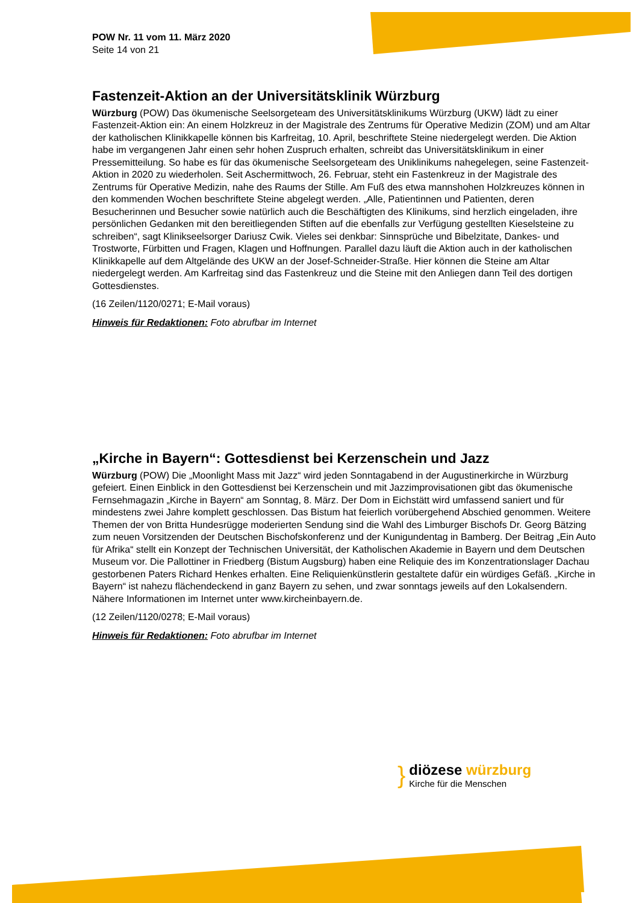POW Nr. 11 vom 11. März 2020
Seite 14 von 21
Fastenzeit-Aktion an der Universitätsklinik Würzburg
Würzburg (POW) Das ökumenische Seelsorgeteam des Universitätsklinikums Würzburg (UKW) lädt zu einer Fastenzeit-Aktion ein: An einem Holzkreuz in der Magistrale des Zentrums für Operative Medizin (ZOM) und am Altar der katholischen Klinikkapelle können bis Karfreitag, 10. April, beschriftete Steine niedergelegt werden. Die Aktion habe im vergangenen Jahr einen sehr hohen Zuspruch erhalten, schreibt das Universitätsklinikum in einer Pressemitteilung. So habe es für das ökumenische Seelsorgeteam des Uniklinikums nahegelegen, seine Fastenzeit-Aktion in 2020 zu wiederholen. Seit Aschermittwoch, 26. Februar, steht ein Fastenkreuz in der Magistrale des Zentrums für Operative Medizin, nahe des Raums der Stille. Am Fuß des etwa mannshohen Holzkreuzes können in den kommenden Wochen beschriftete Steine abgelegt werden. „Alle, Patientinnen und Patienten, deren Besucherinnen und Besucher sowie natürlich auch die Beschäftigten des Klinikums, sind herzlich eingeladen, ihre persönlichen Gedanken mit den bereitliegenden Stiften auf die ebenfalls zur Verfügung gestellten Kieselsteine zu schreiben“, sagt Klinikseelsorger Dariusz Cwik. Vieles sei denkbar: Sinnsprüche und Bibelzitate, Dankes- und Trostworte, Fürbitten und Fragen, Klagen und Hoffnungen. Parallel dazu läuft die Aktion auch in der katholischen Klinikkapelle auf dem Altgelände des UKW an der Josef-Schneider-Straße. Hier können die Steine am Altar niedergelegt werden. Am Karfreitag sind das Fastenkreuz und die Steine mit den Anliegen dann Teil des dortigen Gottesdienstes.
(16 Zeilen/1120/0271; E-Mail voraus)
Hinweis für Redaktionen: Foto abrufbar im Internet
„Kirche in Bayern“: Gottesdienst bei Kerzenschein und Jazz
Würzburg (POW) Die „Moonlight Mass mit Jazz“ wird jeden Sonntagabend in der Augustinerkirche in Würzburg gefeiert. Einen Einblick in den Gottesdienst bei Kerzenschein und mit Jazzimprovisationen gibt das ökumenische Fernsehmagazin „Kirche in Bayern“ am Sonntag, 8. März. Der Dom in Eichstätt wird umfassend saniert und für mindestens zwei Jahre komplett geschlossen. Das Bistum hat feierlich vorübergehend Abschied genommen. Weitere Themen der von Britta Hundesrügge moderierten Sendung sind die Wahl des Limburger Bischofs Dr. Georg Bätzing zum neuen Vorsitzenden der Deutschen Bischofskonferenz und der Kunigundentag in Bamberg. Der Beitrag „Ein Auto für Afrika“ stellt ein Konzept der Technischen Universität, der Katholischen Akademie in Bayern und dem Deutschen Museum vor. Die Pallottiner in Friedberg (Bistum Augsburg) haben eine Reliquie des im Konzentrationslager Dachau gestorbenen Paters Richard Henkes erhalten. Eine Reliquienkünstlerin gestaltete dafür ein würdiges Gefäß. „Kirche in Bayern“ ist nahezu flächendeckend in ganz Bayern zu sehen, und zwar sonntags jeweils auf den Lokalsendern. Nähere Informationen im Internet unter www.kircheinbayern.de.
(12 Zeilen/1120/0278; E-Mail voraus)
Hinweis für Redaktionen: Foto abrufbar im Internet
} diözese würzburg
Kirche für die Menschen